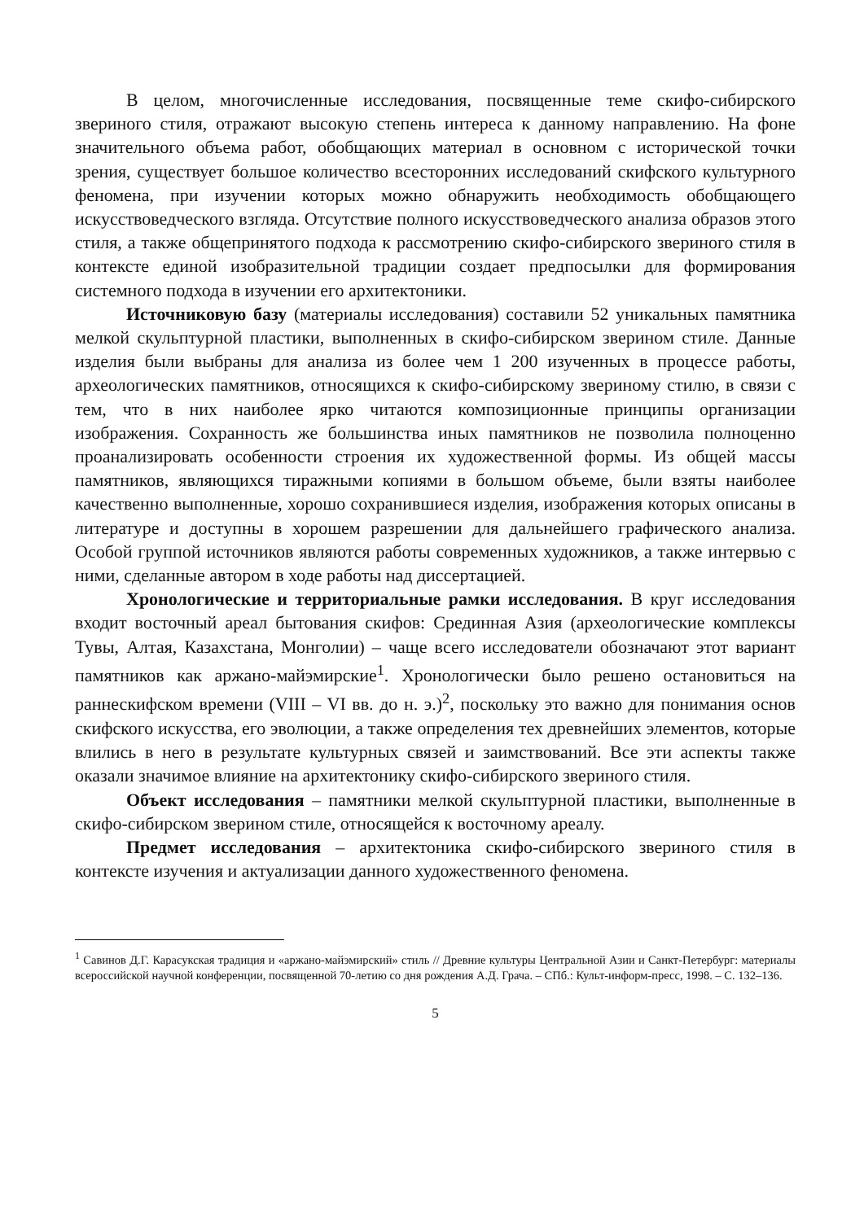В целом, многочисленные исследования, посвященные теме скифо-сибирского звериного стиля, отражают высокую степень интереса к данному направлению. На фоне значительного объема работ, обобщающих материал в основном с исторической точки зрения, существует большое количество всесторонних исследований скифского культурного феномена, при изучении которых можно обнаружить необходимость обобщающего искусствоведческого взгляда. Отсутствие полного искусствоведческого анализа образов этого стиля, а также общепринятого подхода к рассмотрению скифо-сибирского звериного стиля в контексте единой изобразительной традиции создает предпосылки для формирования системного подхода в изучении его архитектоники.
Источниковую базу (материалы исследования) составили 52 уникальных памятника мелкой скульптурной пластики, выполненных в скифо-сибирском зверином стиле. Данные изделия были выбраны для анализа из более чем 1 200 изученных в процессе работы, археологических памятников, относящихся к скифо-сибирскому звериному стилю, в связи с тем, что в них наиболее ярко читаются композиционные принципы организации изображения. Сохранность же большинства иных памятников не позволила полноценно проанализировать особенности строения их художественной формы. Из общей массы памятников, являющихся тиражными копиями в большом объеме, были взяты наиболее качественно выполненные, хорошо сохранившиеся изделия, изображения которых описаны в литературе и доступны в хорошем разрешении для дальнейшего графического анализа. Особой группой источников являются работы современных художников, а также интервью с ними, сделанные автором в ходе работы над диссертацией.
Хронологические и территориальные рамки исследования. В круг исследования входит восточный ареал бытования скифов: Срединная Азия (археологические комплексы Тувы, Алтая, Казахстана, Монголии) – чаще всего исследователи обозначают этот вариант памятников как аржано-майэмирские<sup>1</sup>. Хронологически было решено остановиться на раннескифском времени (VIII – VI вв. до н. э.)<sup>2</sup>, поскольку это важно для понимания основ скифского искусства, его эволюции, а также определения тех древнейших элементов, которые влились в него в результате культурных связей и заимствований. Все эти аспекты также оказали значимое влияние на архитектонику скифо-сибирского звериного стиля.
Объект исследования – памятники мелкой скульптурной пластики, выполненные в скифо-сибирском зверином стиле, относящейся к восточному ареалу.
Предмет исследования – архитектоника скифо-сибирского звериного стиля в контексте изучения и актуализации данного художественного феномена.
<sup>1</sup> Савинов Д.Г. Карасукская традиция и «аржано-майэмирский» стиль // Древние культуры Центральной Азии и Санкт-Петербург: материалы всероссийской научной конференции, посвященной 70-летию со дня рождения А.Д. Грача. – СПб.: Культ-информ-пресс, 1998. – С. 132–136.
5